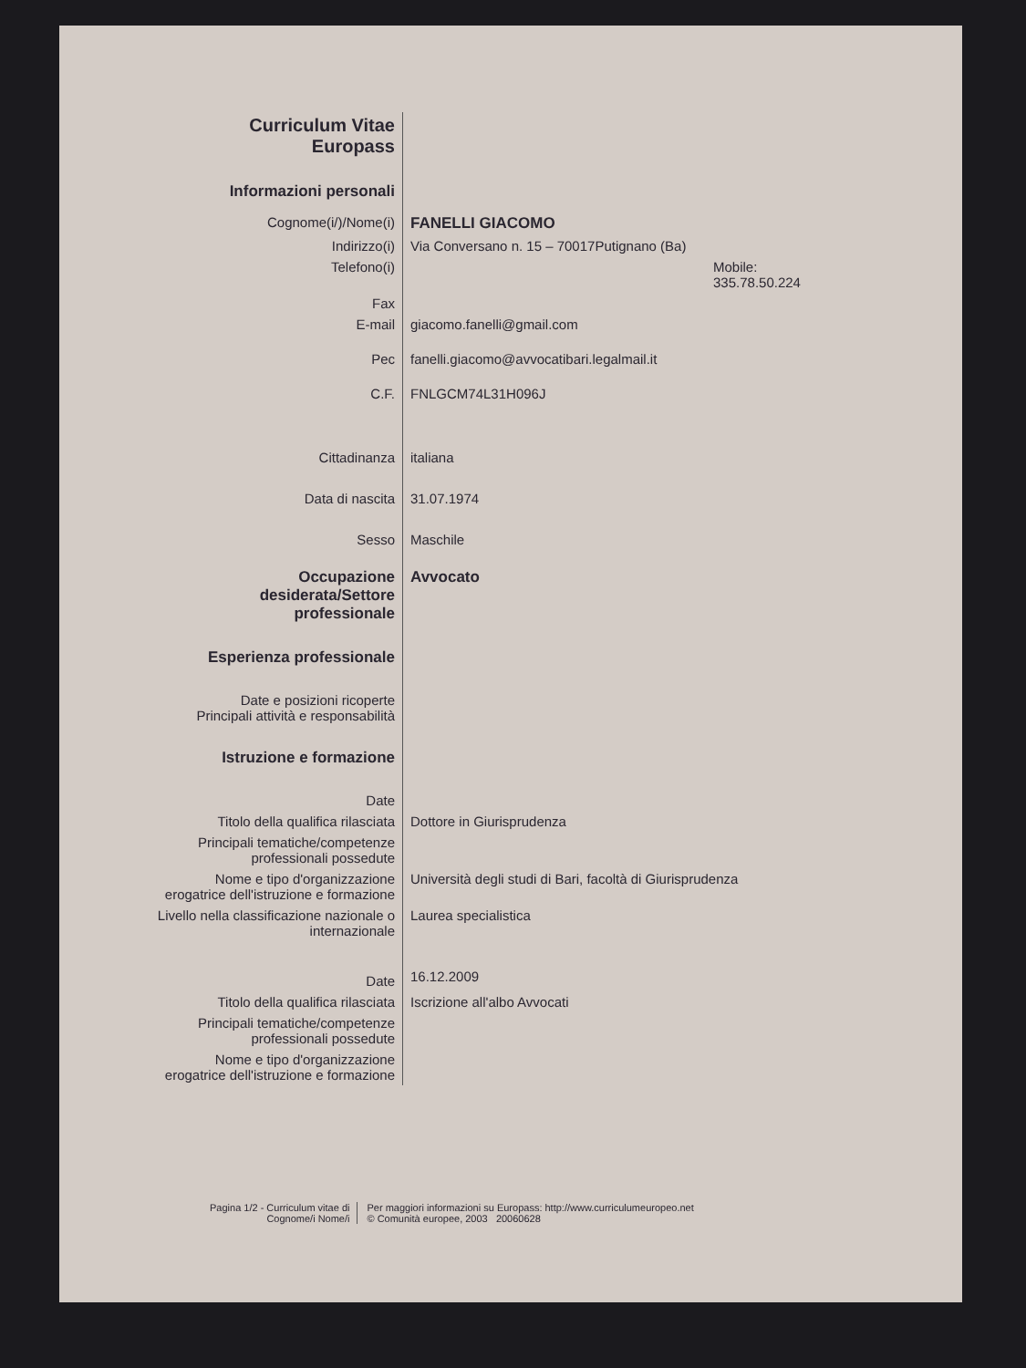| Curriculum Vitae Europass | |
| Informazioni personali | |
| Cognome(i/)/Nome(i) | FANELLI GIACOMO |
| Indirizzo(i) | Via Conversano n. 15 – 70017Putignano (Ba) |
| Telefono(i) | Mobile: 335.78.50.224 |
| Fax | |
| E-mail | giacomo.fanelli@gmail.com |
| Pec | fanelli.giacomo@avvocatibari.legalmail.it |
| C.F. | FNLGCM74L31H096J |
| Cittadinanza | italiana |
| Data di nascita | 31.07.1974 |
| Sesso | Maschile |
| Occupazione desiderata/Settore professionale | Avvocato |
| Esperienza professionale | |
| Date e posizioni ricoperte Principali attività e responsabilità | |
| Istruzione e formazione | |
| Date | |
| Titolo della qualifica rilasciata | Dottore in Giurisprudenza |
| Principali tematiche/competenze professionali possedute | |
| Nome e tipo d'organizzazione erogatrice dell'istruzione e formazione | Università degli studi di Bari, facoltà di Giurisprudenza |
| Livello nella classificazione nazionale o internazionale | Laurea specialistica |
| Date | 16.12.2009 |
| Titolo della qualifica rilasciata | Iscrizione all'albo Avvocati |
| Principali tematiche/competenze professionali possedute | |
| Nome e tipo d'organizzazione erogatrice dell'istruzione e formazione | |
Pagina 1/2 - Curriculum vitae di
Cognome/i Nome/i
Per maggiori informazioni su Europass: http://www.curriculumeuropeo.net
© Comunità europee, 2003 20060628